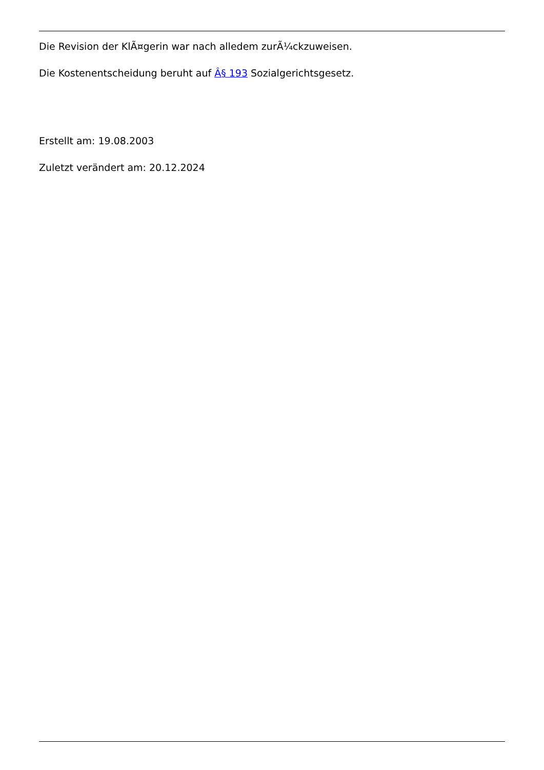Die Revision der KlÃ¤gerin war nach alledem zurÃ¼ckzuweisen.
Die Kostenentscheidung beruht auf Â§ 193 Sozialgerichtsgesetz.
Erstellt am: 19.08.2003
Zuletzt verändert am: 20.12.2024